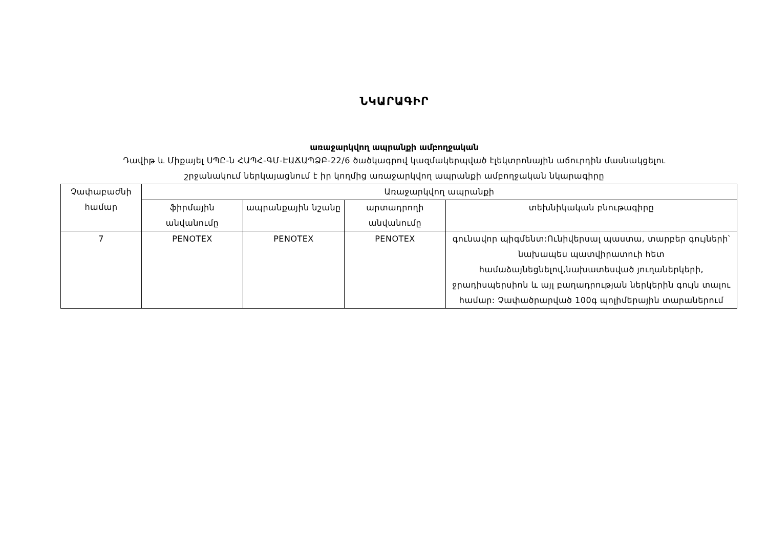ՆԿԱՐԱԳԻՐ
առաջարկվող ապրանքի ամբողջական
Դավիթ և Միքայել ՍՊԸ-ն ՀԱՊՀ-ԳՄ-ԷԱՃԱՊՁԲ-22/6 ծածկագրով կազմակերպված էլեկտրոնային աճուրդին մասնակցելու
շրջանակում ներկայացնում է իր կողմից առաջարկվող ապրանքի ամբողջական նկարագիրը
| Չափաբաժնի համար | Առաջարկվող ապրանքի | | | |
| --- | --- | --- | --- | --- |
| | ֆիրմային անվանումը | ապրանքային նշանը | արտադրողի անվանումը | տեխնիկական բնութագիրը |
| 7 | PENOTEX | PENOTEX | PENOTEX | գունավոր պիգմենտ:Ունիվերսալ պաստա, տարբեր գույների՝ նախապես պատվիրատուի հետ համաձայնեցնելով,նախատեսված յուղաներկերի, ջրադիսպերսիոն և այլ բաղադրության ներկերին գույն տալու համար: Չափածրարված 100գ պոլիմերային տարաներում |